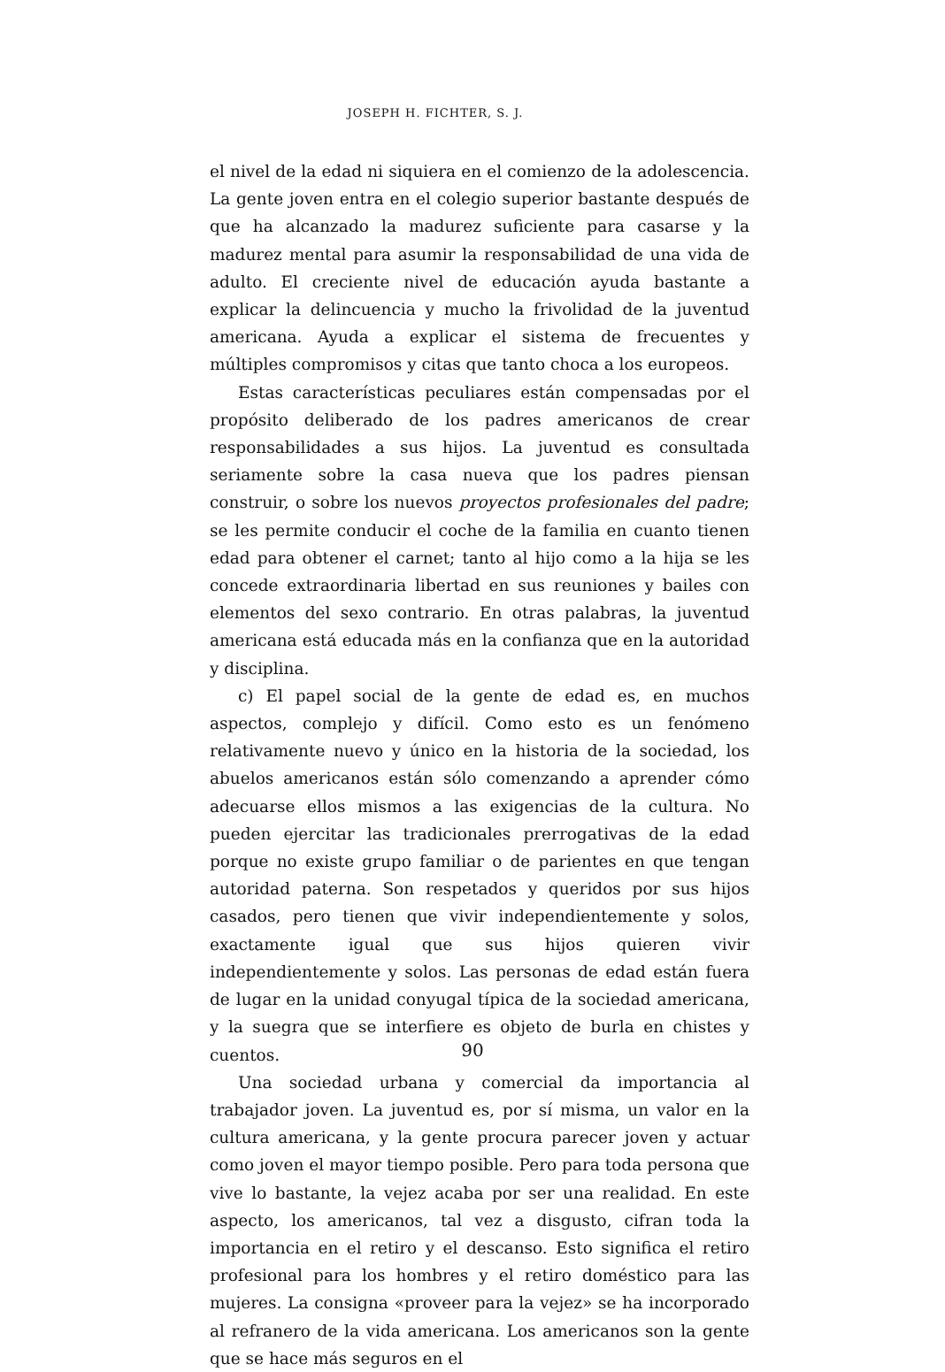JOSEPH H. FICHTER, S. J.
el nivel de la edad ni siquiera en el comienzo de la adolescencia. La gente joven entra en el colegio superior bastante después de que ha alcanzado la madurez suficiente para casarse y la madurez mental para asumir la responsabilidad de una vida de adulto. El creciente nivel de educación ayuda bastante a explicar la delincuencia y mucho la frivolidad de la juventud americana. Ayuda a explicar el sistema de frecuentes y múltiples compromisos y citas que tanto choca a los europeos.
Estas características peculiares están compensadas por el propósito deliberado de los padres americanos de crear responsabilidades a sus hijos. La juventud es consultada seriamente sobre la casa nueva que los padres piensan construir, o sobre los nuevos proyectos profesionales del padre; se les permite conducir el coche de la familia en cuanto tienen edad para obtener el carnet; tanto al hijo como a la hija se les concede extraordinaria libertad en sus reuniones y bailes con elementos del sexo contrario. En otras palabras, la juventud americana está educada más en la confianza que en la autoridad y disciplina.
c) El papel social de la gente de edad es, en muchos aspectos, complejo y difícil. Como esto es un fenómeno relativamente nuevo y único en la historia de la sociedad, los abuelos americanos están sólo comenzando a aprender cómo adecuarse ellos mismos a las exigencias de la cultura. No pueden ejercitar las tradicionales prerrogativas de la edad porque no existe grupo familiar o de parientes en que tengan autoridad paterna. Son respetados y queridos por sus hijos casados, pero tienen que vivir independientemente y solos, exactamente igual que sus hijos quieren vivir independientemente y solos. Las personas de edad están fuera de lugar en la unidad conyugal típica de la sociedad americana, y la suegra que se interfiere es objeto de burla en chistes y cuentos.
Una sociedad urbana y comercial da importancia al trabajador joven. La juventud es, por sí misma, un valor en la cultura americana, y la gente procura parecer joven y actuar como joven el mayor tiempo posible. Pero para toda persona que vive lo bastante, la vejez acaba por ser una realidad. En este aspecto, los americanos, tal vez a disgusto, cifran toda la importancia en el retiro y el descanso. Esto significa el retiro profesional para los hombres y el retiro doméstico para las mujeres. La consigna «proveer para la vejez» se ha incorporado al refranero de la vida americana. Los americanos son la gente que se hace más seguros en el
90